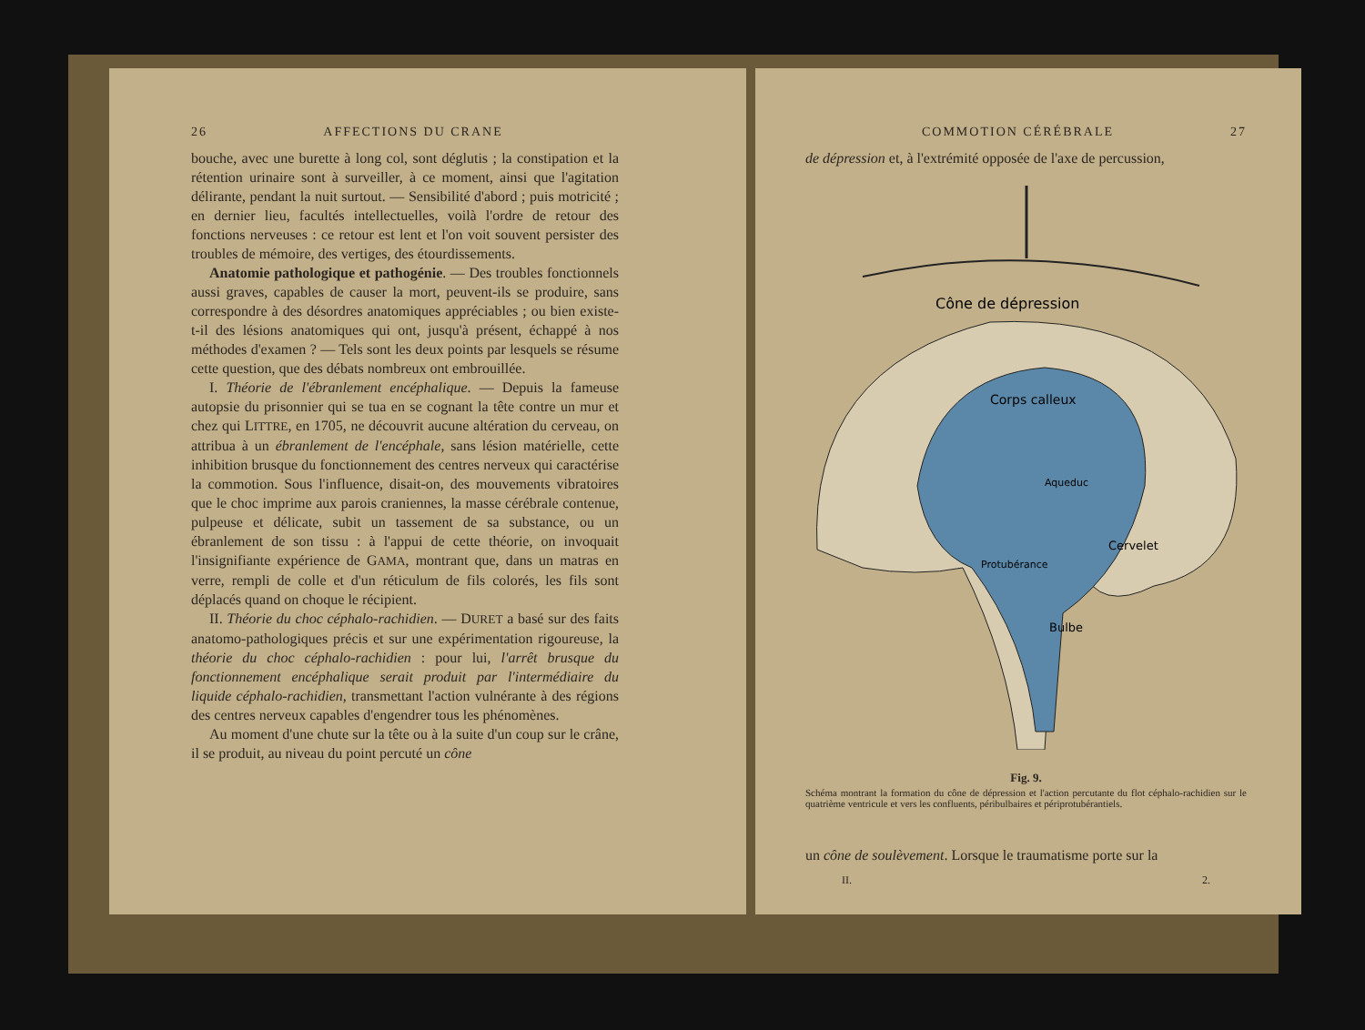26 AFFECTIONS DU CRANE
bouche, avec une burette à long col, sont déglutis ; la constipation et la rétention urinaire sont à surveiller, à ce moment, ainsi que l'agitation délirante, pendant la nuit surtout. — Sensibilité d'abord ; puis motricité ; en dernier lieu, facultés intellectuelles, voilà l'ordre de retour des fonctions nerveuses : ce retour est lent et l'on voit souvent persister des troubles de mémoire, des vertiges, des étourdissements.
Anatomie pathologique et pathogénie. — Des troubles fonctionnels aussi graves, capables de causer la mort, peuvent-ils se produire, sans correspondre à des désordres anatomiques appréciables ; ou bien existe-t-il des lésions anatomiques qui ont, jusqu'à présent, échappé à nos méthodes d'examen ? — Tels sont les deux points par lesquels se résume cette question, que des débats nombreux ont embrouillée.
I. Théorie de l'ébranlement encéphalique. — Depuis la fameuse autopsie du prisonnier qui se tua en se cognant la tête contre un mur et chez qui LITTRE, en 1705, ne découvrit aucune altération du cerveau, on attribua à un ébranlement de l'encéphale, sans lésion matérielle, cette inhibition brusque du fonctionnement des centres nerveux qui caractérise la commotion. Sous l'influence, disait-on, des mouvements vibratoires que le choc imprime aux parois craniennes, la masse cérébrale contenue, pulpeuse et délicate, subit un tassement de sa substance, ou un ébranlement de son tissu : à l'appui de cette théorie, on invoquait l'insignifiante expérience de GAMA, montrant que, dans un matras en verre, rempli de colle et d'un réticulum de fils colorés, les fils sont déplacés quand on choque le récipient.
II. Théorie du choc céphalo-rachidien. — DURET a basé sur des faits anatomo-pathologiques précis et sur une expérimentation rigoureuse, la théorie du choc céphalo-rachidien : pour lui, l'arrêt brusque du fonctionnement encéphalique serait produit par l'intermédiaire du liquide céphalo-rachidien, transmettant l'action vulnérante à des régions des centres nerveux capables d'engendrer tous les phénomènes.
Au moment d'une chute sur la tête ou à la suite d'un coup sur le crâne, il se produit, au niveau du point percuté un cône
COMMOTION CÉRÉBRALE 27
de dépression et, à l'extrémité opposée de l'axe de percussion,
Cône de dépression
Corps calleux
Cervelet
Bulbe
Protubérance
Aqueduc
Fig. 9.
Schéma montrant la formation du cône de dépression et l'action percutante du flot céphalo-rachidien sur le quatrième ventricule et vers les confluents, péribulbaires et périprotubérantiels.
un cône de soulèvement. Lorsque le traumatisme porte sur la
II. 2.